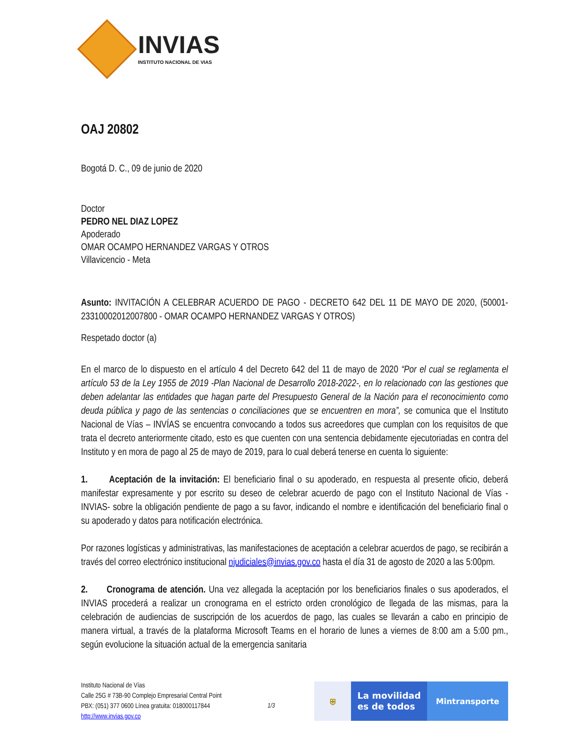INVIAS
INSTITUTO NACIONAL DE VIAS
OAJ 20802
Bogotá D. C., 09 de junio de 2020
Doctor
PEDRO NEL DIAZ LOPEZ
Apoderado
OMAR OCAMPO HERNANDEZ VARGAS Y OTROS
Villavicencio - Meta
Asunto: INVITACIÓN A CELEBRAR ACUERDO DE PAGO - DECRETO 642 DEL 11 DE MAYO DE 2020, (50001-23310002012007800 - OMAR OCAMPO HERNANDEZ VARGAS Y OTROS)
Respetado doctor (a)
En el marco de lo dispuesto en el artículo 4 del Decreto 642 del 11 de mayo de 2020 “Por el cual se reglamenta el artículo 53 de la Ley 1955 de 2019 -Plan Nacional de Desarrollo 2018-2022-, en lo relacionado con las gestiones que deben adelantar las entidades que hagan parte del Presupuesto General de la Nación para el reconocimiento como deuda pública y pago de las sentencias o conciliaciones que se encuentren en mora”, se comunica que el Instituto Nacional de Vías – INVÍAS se encuentra convocando a todos sus acreedores que cumplan con los requisitos de que trata el decreto anteriormente citado, esto es que cuenten con una sentencia debidamente ejecutoriadas en contra del Instituto y en mora de pago al 25 de mayo de 2019, para lo cual deberá tenerse en cuenta lo siguiente:
1. Aceptación de la invitación: El beneficiario final o su apoderado, en respuesta al presente oficio, deberá manifestar expresamente y por escrito su deseo de celebrar acuerdo de pago con el Instituto Nacional de Vías -INVIAS- sobre la obligación pendiente de pago a su favor, indicando el nombre e identificación del beneficiario final o su apoderado y datos para notificación electrónica.
Por razones logísticas y administrativas, las manifestaciones de aceptación a celebrar acuerdos de pago, se recibirán a través del correo electrónico institucional njudiciales@invias.gov.co hasta el día 31 de agosto de 2020 a las 5:00pm.
2. Cronograma de atención. Una vez allegada la aceptación por los beneficiarios finales o sus apoderados, el INVIAS procederá a realizar un cronograma en el estricto orden cronológico de llegada de las mismas, para la celebración de audiencias de suscripción de los acuerdos de pago, las cuales se llevarán a cabo en principio de manera virtual, a través de la plataforma Microsoft Teams en el horario de lunes a viernes de 8:00 am a 5:00 pm., según evolucione la situación actual de la emergencia sanitaria
Instituto Nacional de Vías
Calle 25G # 73B-90 Complejo Empresarial Central Point
PBX: (051) 377 0600 Línea gratuita: 018000117844
http://www.invias.gov.co
1/3
⛨
La movilidad
es de todos
Mintransporte